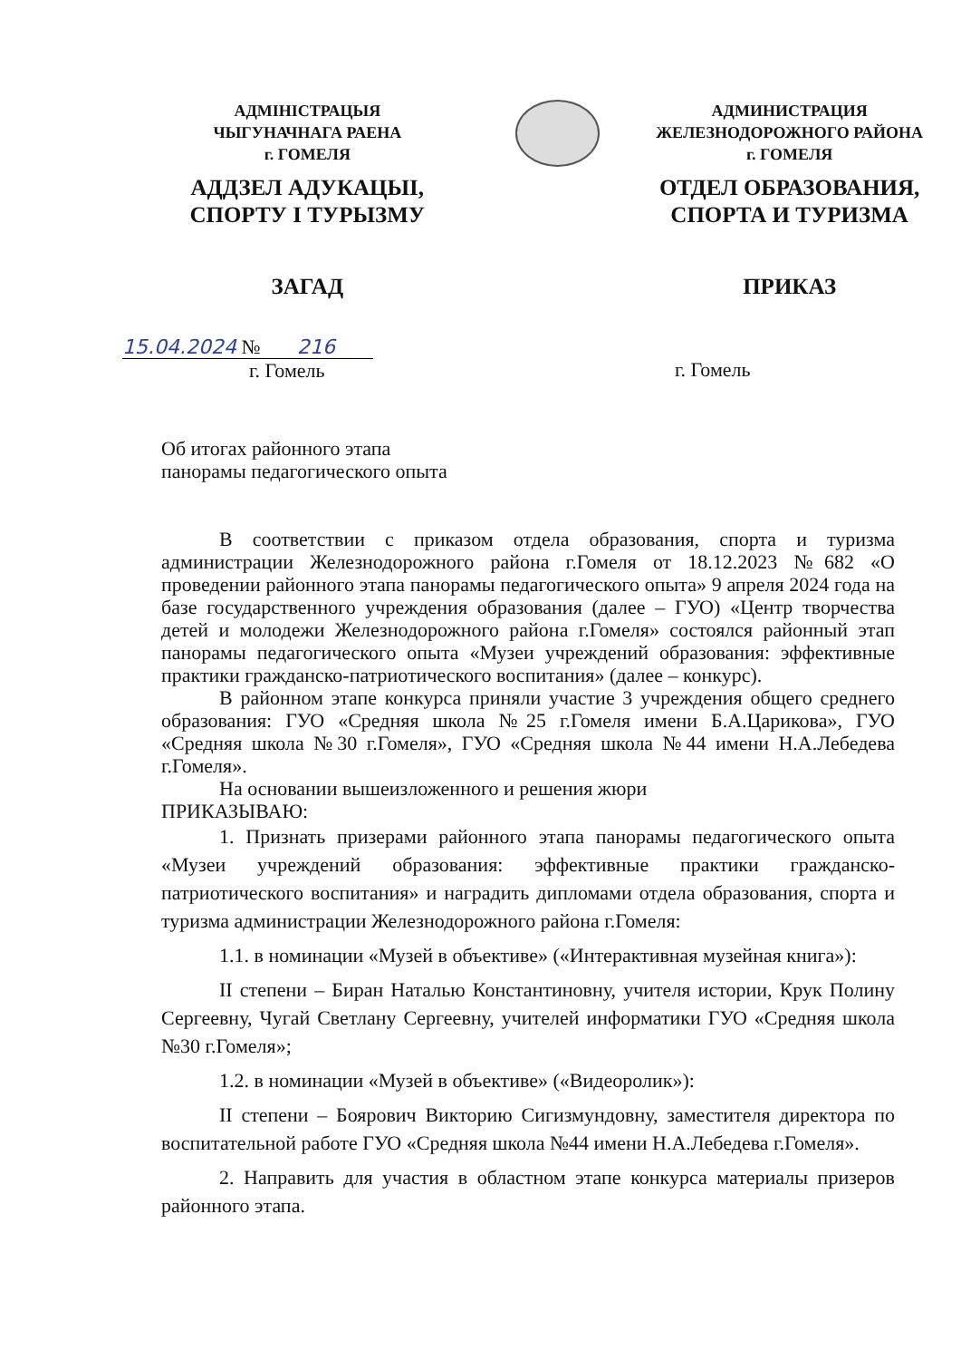АДМІНІСТРАЦЫЯ
ЧЫГУНАЧНАГА РАЕНА
г. ГОМЕЛЯ
АДДЗЕЛ АДУКАЦЫІ,
СПОРТУ І ТУРЫЗМУ
ЗАГАД
АДМИНИСТРАЦИЯ
ЖЕЛЕЗНОДОРОЖНОГО РАЙОНА
г. ГОМЕЛЯ
ОТДЕЛ ОБРАЗОВАНИЯ,
СПОРТА И ТУРИЗМА
ПРИКАЗ
15.04.2024 № 216
г. Гомель
г. Гомель
Об итогах районного этапа
панорамы педагогического опыта
В соответствии с приказом отдела образования, спорта и туризма администрации Железнодорожного района г.Гомеля от 18.12.2023 №682 «О проведении районного этапа панорамы педагогического опыта» 9 апреля 2024 года на базе государственного учреждения образования (далее – ГУО) «Центр творчества детей и молодежи Железнодорожного района г.Гомеля» состоялся районный этап панорамы педагогического опыта «Музеи учреждений образования: эффективные практики гражданско-патриотического воспитания» (далее – конкурс).
В районном этапе конкурса приняли участие 3 учреждения общего среднего образования: ГУО «Средняя школа №25 г.Гомеля имени Б.А.Царикова», ГУО «Средняя школа №30 г.Гомеля», ГУО «Средняя школа №44 имени Н.А.Лебедева г.Гомеля».
На основании вышеизложенного и решения жюри
ПРИКАЗЫВАЮ:
1. Признать призерами районного этапа панорамы педагогического опыта «Музеи учреждений образования: эффективные практики гражданско-патриотического воспитания» и наградить дипломами отдела образования, спорта и туризма администрации Железнодорожного района г.Гомеля:
1.1. в номинации «Музей в объективе» («Интерактивная музейная книга»):
II степени – Биран Наталью Константиновну, учителя истории, Крук Полину Сергеевну, Чугай Светлану Сергеевну, учителей информатики ГУО «Средняя школа №30 г.Гомеля»;
1.2. в номинации «Музей в объективе» («Видеоролик»):
II степени – Боярович Викторию Сигизмундовну, заместителя директора по воспитательной работе ГУО «Средняя школа №44 имени Н.А.Лебедева г.Гомеля».
2. Направить для участия в областном этапе конкурса материалы призеров районного этапа.